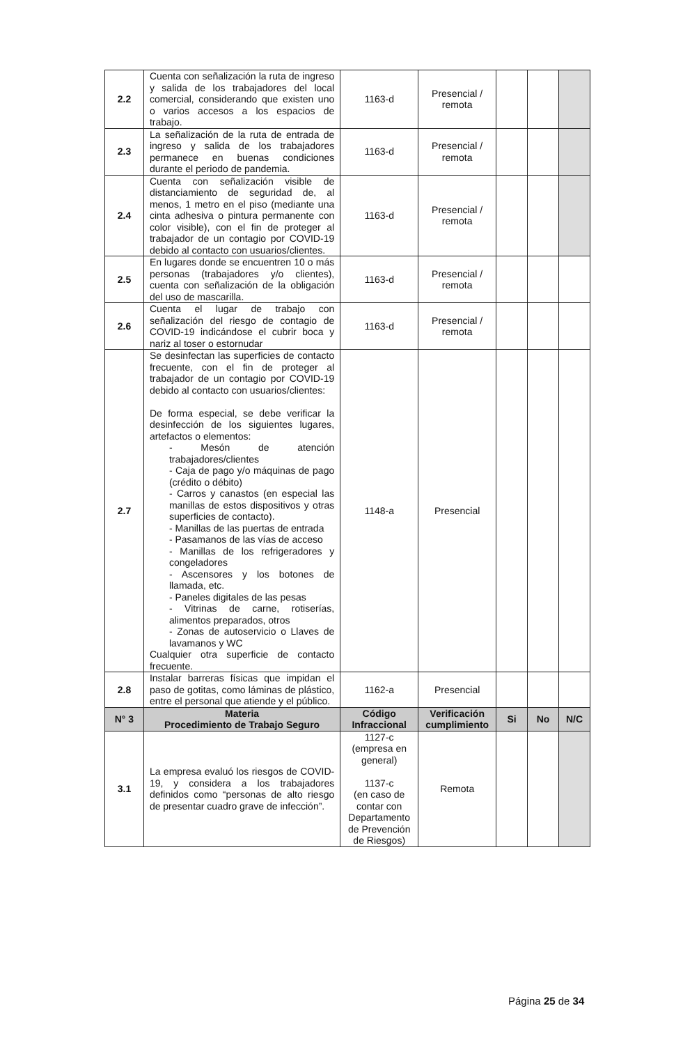| 2.2 | Cuenta con señalización la ruta de ingreso y salida de los trabajadores del local comercial, considerando que existen uno o varios accesos a los espacios de trabajo. | 1163-d | Presencial / remota | | | |
| 2.3 | La señalización de la ruta de entrada de ingreso y salida de los trabajadores permanece en buenas condiciones durante el periodo de pandemia. | 1163-d | Presencial / remota | | | |
| 2.4 | Cuenta con señalización visible de distanciamiento de seguridad de, al menos, 1 metro en el piso (mediante una cinta adhesiva o pintura permanente con color visible), con el fin de proteger al trabajador de un contagio por COVID-19 debido al contacto con usuarios/clientes. | 1163-d | Presencial / remota | | | |
| 2.5 | En lugares donde se encuentren 10 o más personas (trabajadores y/o clientes), cuenta con señalización de la obligación del uso de mascarilla. | 1163-d | Presencial / remota | | | |
| 2.6 | Cuenta el lugar de trabajo con señalización del riesgo de contagio de COVID-19 indicándose el cubrir boca y nariz al toser o estornudar | 1163-d | Presencial / remota | | | |
| 2.7 | Se desinfectan las superficies de contacto frecuente, con el fin de proteger al trabajador de un contagio por COVID-19 debido al contacto con usuarios/clientes: De forma especial, se debe verificar la desinfección de los siguientes lugares, artefactos o elementos: - Mesón de atención trabajadores/clientes - Caja de pago y/o máquinas de pago (crédito o débito) - Carros y canastos (en especial las manillas de estos dispositivos y otras superficies de contacto). - Manillas de las puertas de entrada - Pasamanos de las vías de acceso - Manillas de los refrigeradores y congeladores - Ascensores y los botones de llamada, etc. - Paneles digitales de las pesas - Vitrinas de carne, rotiserías, alimentos preparados, otros - Zonas de autoservicio o Llaves de lavamanos y WC Cualquier otra superficie de contacto frecuente. | 1148-a | Presencial | | | |
| 2.8 | Instalar barreras físicas que impidan el paso de gotitas, como láminas de plástico, entre el personal que atiende y el público. | 1162-a | Presencial | | | |
| N° 3 | Materia Procedimiento de Trabajo Seguro | Código Infraccional | Verificación cumplimiento | Si | No | N/C |
| 3.1 | La empresa evaluó los riesgos de COVID-19, y considera a los trabajadores definidos como “personas de alto riesgo de presentar cuadro grave de infección”. | 1127-c (empresa en general) 1137-c (en caso de contar con Departamento de Prevención de Riesgos) | Remota | | | |
Página 25 de 34